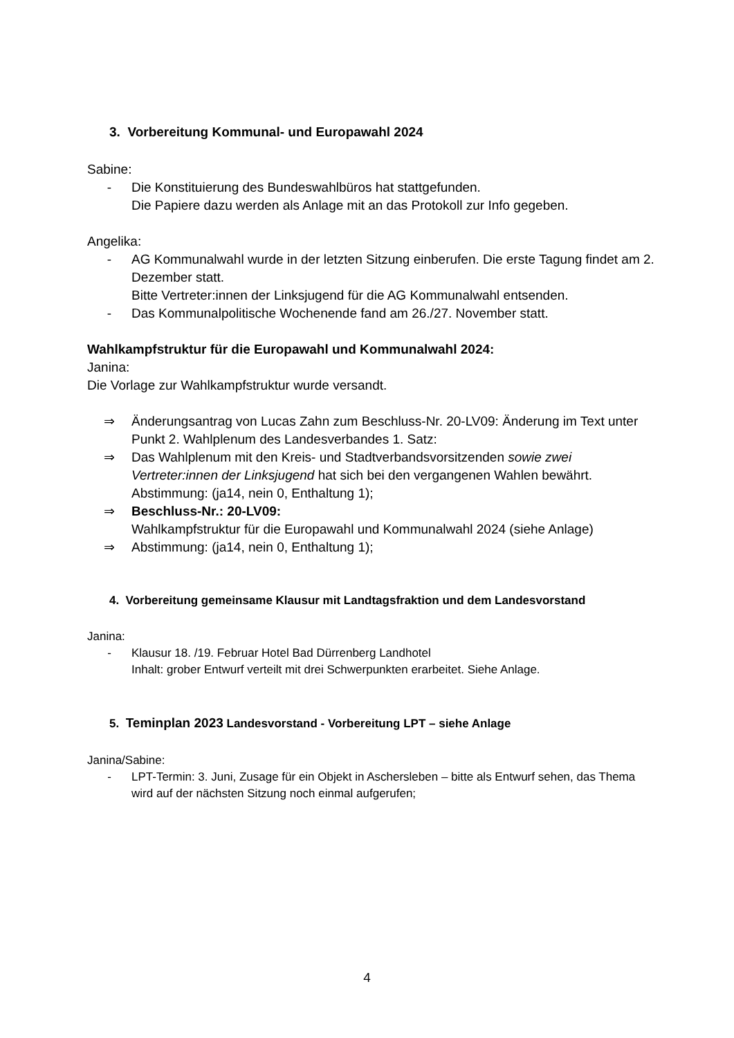3. Vorbereitung Kommunal- und Europawahl 2024
Sabine:
- Die Konstituierung des Bundeswahlbüros hat stattgefunden.
Die Papiere dazu werden als Anlage mit an das Protokoll zur Info gegeben.
Angelika:
- AG Kommunalwahl wurde in der letzten Sitzung einberufen. Die erste Tagung findet am 2. Dezember statt.
Bitte Vertreter:innen der Linksjugend für die AG Kommunalwahl entsenden.
- Das Kommunalpolitische Wochenende fand am 26./27. November statt.
Wahlkampfstruktur für die Europawahl und Kommunalwahl 2024:
Janina:
Die Vorlage zur Wahlkampfstruktur wurde versandt.
⇒ Änderungsantrag von Lucas Zahn zum Beschluss-Nr. 20-LV09: Änderung im Text unter Punkt 2. Wahlplenum des Landesverbandes 1. Satz:
⇒ Das Wahlplenum mit den Kreis- und Stadtverbandsvorsitzenden sowie zwei Vertreter:innen der Linksjugend hat sich bei den vergangenen Wahlen bewährt.
Abstimmung: (ja14, nein 0, Enthaltung 1);
⇒ Beschluss-Nr.: 20-LV09:
Wahlkampfstruktur für die Europawahl und Kommunalwahl 2024 (siehe Anlage)
⇒ Abstimmung: (ja14, nein 0, Enthaltung 1);
4. Vorbereitung gemeinsame Klausur mit Landtagsfraktion und dem Landesvorstand
Janina:
- Klausur 18. /19. Februar Hotel Bad Dürrenberg Landhotel
Inhalt: grober Entwurf verteilt mit drei Schwerpunkten erarbeitet. Siehe Anlage.
5. Teminplan 2023 Landesvorstand - Vorbereitung LPT – siehe Anlage
Janina/Sabine:
- LPT-Termin: 3. Juni, Zusage für ein Objekt in Aschersleben – bitte als Entwurf sehen, das Thema wird auf der nächsten Sitzung noch einmal aufgerufen;
4